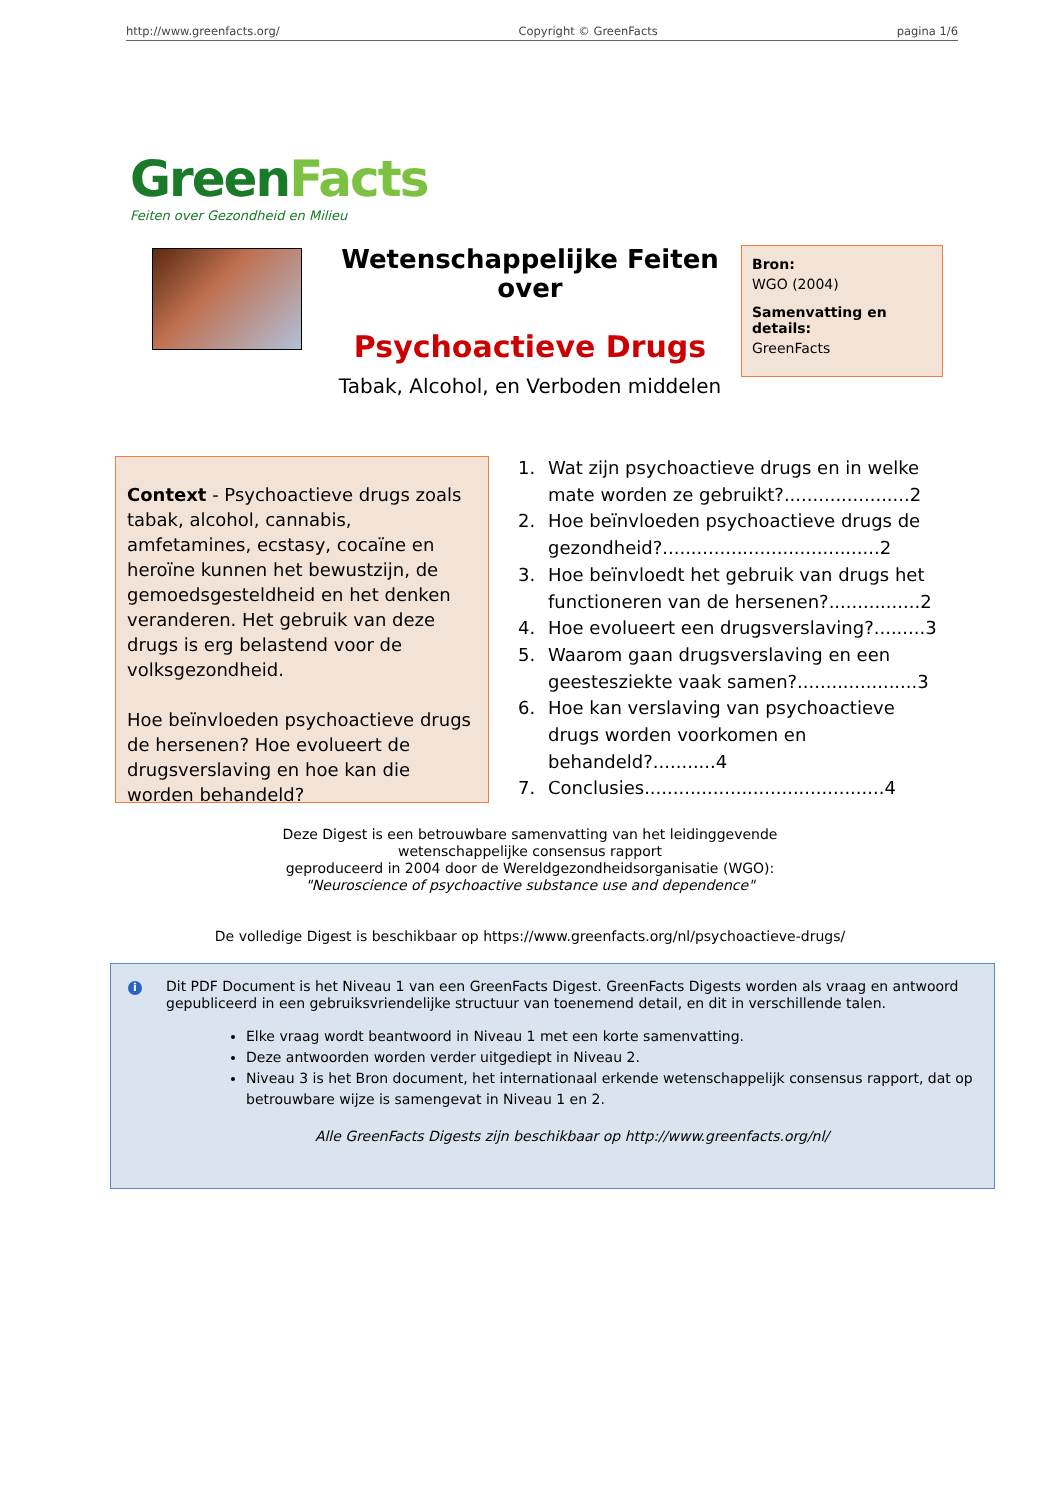http://www.greenfacts.org/ Copyright © GreenFacts pagina 1/6
GreenFacts
Feiten over Gezondheid en Milieu
Wetenschappelijke Feiten over
Psychoactieve Drugs
Tabak, Alcohol, en Verboden middelen
Bron:
WGO (2004)
Samenvatting en details:
GreenFacts
Context - Psychoactieve drugs zoals tabak, alcohol, cannabis, amfetamines, ecstasy, cocaïne en heroïne kunnen het bewustzijn, de gemoedsgesteldheid en het denken veranderen. Het gebruik van deze drugs is erg belastend voor de volksgezondheid.
Hoe beïnvloeden psychoactieve drugs de hersenen? Hoe evolueert de drugsverslaving en hoe kan die worden behandeld?
1. Wat zijn psychoactieve drugs en in welke mate worden ze gebruikt?......................2
2. Hoe beïnvloeden psychoactieve drugs de gezondheid?......................................2
3. Hoe beïnvloedt het gebruik van drugs het functioneren van de hersenen?................2
4. Hoe evolueert een drugsverslaving?.........3
5. Waarom gaan drugsverslaving en een geestesziekte vaak samen?.....................3
6. Hoe kan verslaving van psychoactieve drugs worden voorkomen en behandeld?...........4
7. Conclusies..........................................4
Deze Digest is een betrouwbare samenvatting van het leidinggevende
wetenschappelijke consensus rapport
geproduceerd in 2004 door de Wereldgezondheidsorganisatie (WGO):
"Neuroscience of psychoactive substance use and dependence"
De volledige Digest is beschikbaar op https://www.greenfacts.org/nl/psychoactieve-drugs/
i
Dit PDF Document is het Niveau 1 van een GreenFacts Digest. GreenFacts Digests worden als vraag en antwoord gepubliceerd in een gebruiksvriendelijke structuur van toenemend detail, en dit in verschillende talen.
Elke vraag wordt beantwoord in Niveau 1 met een korte samenvatting.
Deze antwoorden worden verder uitgediept in Niveau 2.
Niveau 3 is het Bron document, het internationaal erkende wetenschappelijk consensus rapport, dat op betrouwbare wijze is samengevat in Niveau 1 en 2.
Alle GreenFacts Digests zijn beschikbaar op http://www.greenfacts.org/nl/